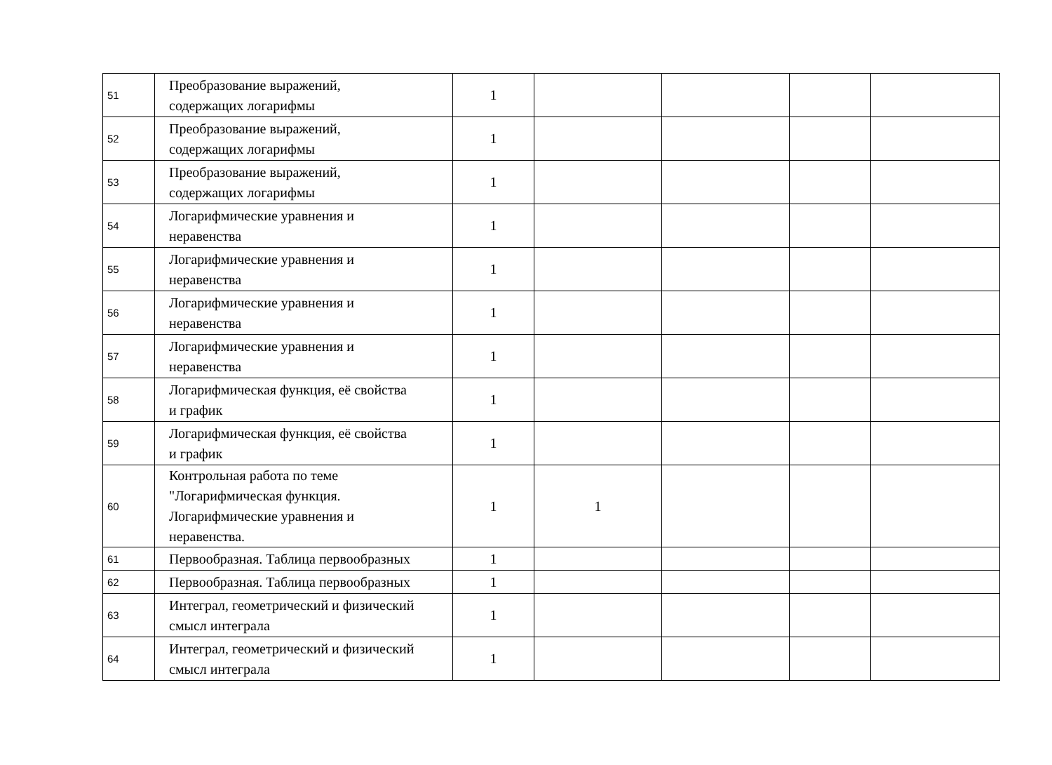| 51 | Преобразование выражений, содержащих логарифмы | 1 | | | | |
| 52 | Преобразование выражений, содержащих логарифмы | 1 | | | | |
| 53 | Преобразование выражений, содержащих логарифмы | 1 | | | | |
| 54 | Логарифмические уравнения и неравенства | 1 | | | | |
| 55 | Логарифмические уравнения и неравенства | 1 | | | | |
| 56 | Логарифмические уравнения и неравенства | 1 | | | | |
| 57 | Логарифмические уравнения и неравенства | 1 | | | | |
| 58 | Логарифмическая функция, её свойства и график | 1 | | | | |
| 59 | Логарифмическая функция, её свойства и график | 1 | | | | |
| 60 | Контрольная работа по теме "Логарифмическая функция. Логарифмические уравнения и неравенства. | 1 | 1 | | | |
| 61 | Первообразная. Таблица первообразных | 1 | | | | |
| 62 | Первообразная. Таблица первообразных | 1 | | | | |
| 63 | Интеграл, геометрический и физический смысл интеграла | 1 | | | | |
| 64 | Интеграл, геометрический и физический смысл интеграла | 1 | | | | |